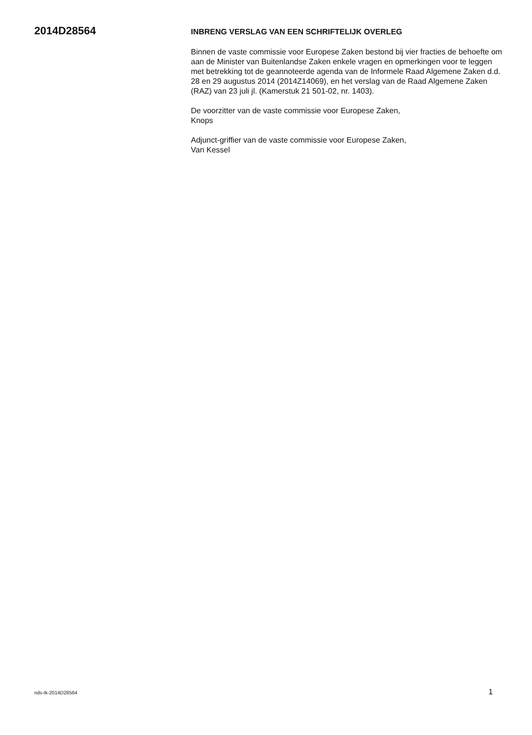2014D28564
INBRENG VERSLAG VAN EEN SCHRIFTELIJK OVERLEG
Binnen de vaste commissie voor Europese Zaken bestond bij vier fracties de behoefte om aan de Minister van Buitenlandse Zaken enkele vragen en opmerkingen voor te leggen met betrekking tot de geannoteerde agenda van de Informele Raad Algemene Zaken d.d. 28 en 29 augustus 2014 (2014Z14069), en het verslag van de Raad Algemene Zaken (RAZ) van 23 juli jl. (Kamerstuk 21 501-02, nr. 1403).
De voorzitter van de vaste commissie voor Europese Zaken,
Knops
Adjunct-griffier van de vaste commissie voor Europese Zaken,
Van Kessel
nds-tk-2014D28564 1